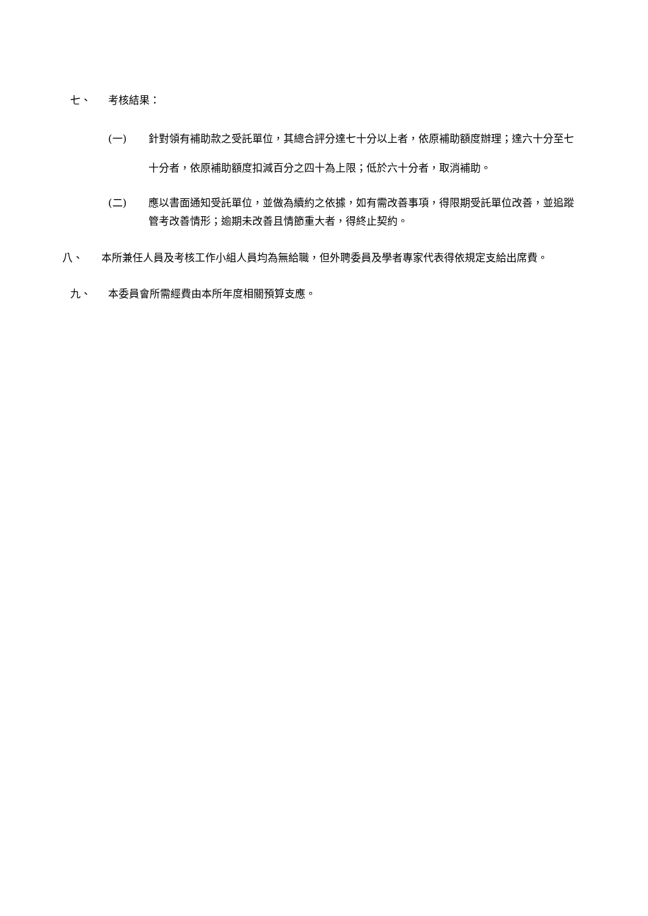七、 考核結果：
(一) 針對領有補助款之受託單位，其總合評分達七十分以上者，依原補助額度辦理；達六十分至七十分者，依原補助額度扣減百分之四十為上限；低於六十分者，取消補助。
(二) 應以書面通知受託單位，並做為續約之依據，如有需改善事項，得限期受託單位改善，並追蹤管考改善情形；逾期未改善且情節重大者，得終止契約。
八、 本所兼任人員及考核工作小組人員均為無給職，但外聘委員及學者專家代表得依規定支給出席費。
九、 本委員會所需經費由本所年度相關預算支應。